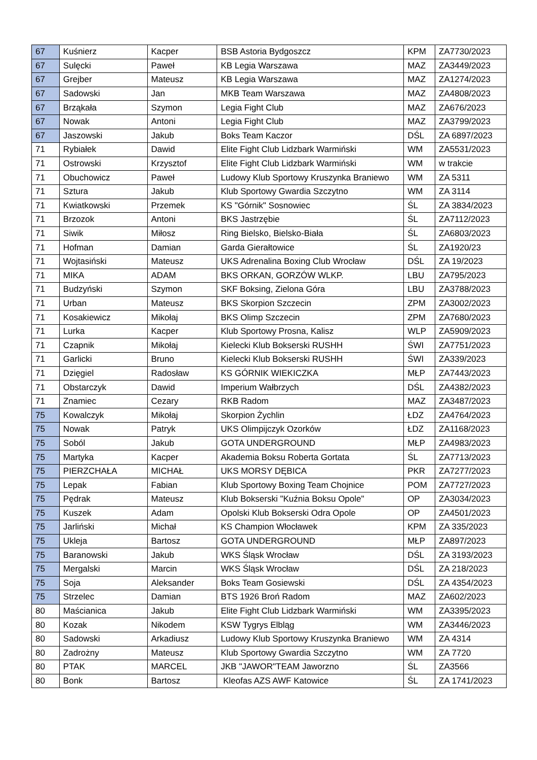| 67 | Kuśnierz | Kacper | BSB Astoria Bydgoszcz | KPM | ZA7730/2023 |
| 67 | Sulęcki | Paweł | KB Legia Warszawa | MAZ | ZA3449/2023 |
| 67 | Grejber | Mateusz | KB Legia Warszawa | MAZ | ZA1274/2023 |
| 67 | Sadowski | Jan | MKB Team Warszawa | MAZ | ZA4808/2023 |
| 67 | Brząkała | Szymon | Legia Fight Club | MAZ | ZA676/2023 |
| 67 | Nowak | Antoni | Legia Fight Club | MAZ | ZA3799/2023 |
| 67 | Jaszowski | Jakub | Boks Team Kaczor | DŚL | ZA 6897/2023 |
| 71 | Rybiałek | Dawid | Elite Fight Club Lidzbark Warmiński | WM | ZA5531/2023 |
| 71 | Ostrowski | Krzysztof | Elite Fight Club Lidzbark Warmiński | WM | w trakcie |
| 71 | Obuchowicz | Paweł | Ludowy Klub Sportowy Kruszynka Braniewo | WM | ZA 5311 |
| 71 | Sztura | Jakub | Klub Sportowy Gwardia Szczytno | WM | ZA 3114 |
| 71 | Kwiatkowski | Przemek | KS "Górnik" Sosnowiec | ŚL | ZA 3834/2023 |
| 71 | Brzozok | Antoni | BKS Jastrzębie | ŚL | ZA7112/2023 |
| 71 | Siwik | Miłosz | Ring Bielsko, Bielsko-Biała | ŚL | ZA6803/2023 |
| 71 | Hofman | Damian | Garda Gierałtowice | ŚL | ZA1920/23 |
| 71 | Wojtasiński | Mateusz | UKS Adrenalina Boxing Club Wrocław | DŚL | ZA 19/2023 |
| 71 | MIKA | ADAM | BKS ORKAN, GORZÓW WLKP. | LBU | ZA795/2023 |
| 71 | Budzyński | Szymon | SKF Boksing, Zielona Góra | LBU | ZA3788/2023 |
| 71 | Urban | Mateusz | BKS Skorpion Szczecin | ZPM | ZA3002/2023 |
| 71 | Kosakiewicz | Mikołaj | BKS Olimp Szczecin | ZPM | ZA7680/2023 |
| 71 | Lurka | Kacper | Klub Sportowy Prosna, Kalisz | WLP | ZA5909/2023 |
| 71 | Czapnik | Mikołaj | Kielecki Klub Bokserski RUSHH | ŚWI | ZA7751/2023 |
| 71 | Garlicki | Bruno | Kielecki Klub Bokserski RUSHH | ŚWI | ZA339/2023 |
| 71 | Dzięgiel | Radosław | KS GÓRNIK WIEKICZKA | MŁP | ZA7443/2023 |
| 71 | Obstarczyk | Dawid | Imperium Wałbrzych | DŚL | ZA4382/2023 |
| 71 | Znamiec | Cezary | RKB Radom | MAZ | ZA3487/2023 |
| 75 | Kowalczyk | Mikołaj | Skorpion Żychlin | ŁDZ | ZA4764/2023 |
| 75 | Nowak | Patryk | UKS Olimpijczyk Ozorków | ŁDZ | ZA1168/2023 |
| 75 | Soból | Jakub | GOTA UNDERGROUND | MŁP | ZA4983/2023 |
| 75 | Martyka | Kacper | Akademia Boksu Roberta Gortata | ŚL | ZA7713/2023 |
| 75 | PIERZCHAŁA | MICHAŁ | UKS MORSY DĘBICA | PKR | ZA7277/2023 |
| 75 | Lepak | Fabian | Klub Sportowy Boxing Team Chojnice | POM | ZA7727/2023 |
| 75 | Pędrak | Mateusz | Klub Bokserski "Kuźnia Boksu Opole" | OP | ZA3034/2023 |
| 75 | Kuszek | Adam | Opolski Klub Bokserski Odra Opole | OP | ZA4501/2023 |
| 75 | Jarliński | Michał | KS Champion Włocławek | KPM | ZA 335/2023 |
| 75 | Ukleja | Bartosz | GOTA UNDERGROUND | MŁP | ZA897/2023 |
| 75 | Baranowski | Jakub | WKS Śląsk Wrocław | DŚL | ZA 3193/2023 |
| 75 | Mergalski | Marcin | WKS Śląsk Wrocław | DŚL | ZA 218/2023 |
| 75 | Soja | Aleksander | Boks Team Gosiewski | DŚL | ZA 4354/2023 |
| 75 | Strzelec | Damian | BTS 1926 Broń Radom | MAZ | ZA602/2023 |
| 80 | Maścianica | Jakub | Elite Fight Club Lidzbark Warmiński | WM | ZA3395/2023 |
| 80 | Kozak | Nikodem | KSW Tygrys Elbląg | WM | ZA3446/2023 |
| 80 | Sadowski | Arkadiusz | Ludowy Klub Sportowy Kruszynka Braniewo | WM | ZA 4314 |
| 80 | Zadrożny | Mateusz | Klub Sportowy Gwardia Szczytno | WM | ZA 7720 |
| 80 | PTAK | MARCEL | JKB "JAWOR"TEAM Jaworzno | ŚL | ZA3566 |
| 80 | Bonk | Bartosz | Kleofas AZS AWF Katowice | ŚL | ZA 1741/2023 |